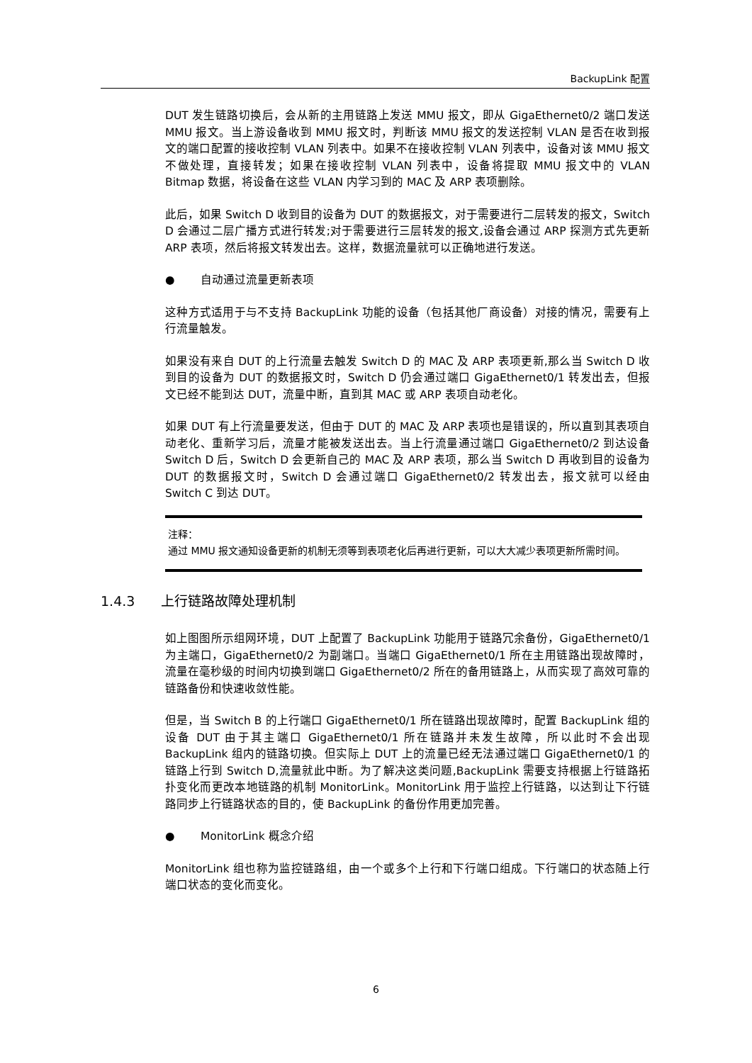BackupLink 配置
DUT 发生链路切换后，会从新的主用链路上发送 MMU 报文，即从 GigaEthernet0/2 端口发送 MMU 报文。当上游设备收到 MMU 报文时，判断该 MMU 报文的发送控制 VLAN 是否在收到报文的端口配置的接收控制 VLAN 列表中。如果不在接收控制 VLAN 列表中，设备对该 MMU 报文不做处理，直接转发；如果在接收控制 VLAN 列表中，设备将提取 MMU 报文中的 VLAN Bitmap 数据，将设备在这些 VLAN 内学习到的 MAC 及 ARP 表项删除。
此后，如果 Switch D 收到目的设备为 DUT 的数据报文，对于需要进行二层转发的报文，Switch D 会通过二层广播方式进行转发;对于需要进行三层转发的报文,设备会通过 ARP 探测方式先更新 ARP 表项，然后将报文转发出去。这样，数据流量就可以正确地进行发送。
● 自动通过流量更新表项
这种方式适用于与不支持 BackupLink 功能的设备（包括其他厂商设备）对接的情况，需要有上行流量触发。
如果没有来自 DUT 的上行流量去触发 Switch D 的 MAC 及 ARP 表项更新,那么当 Switch D 收到目的设备为 DUT 的数据报文时，Switch D 仍会通过端口 GigaEthernet0/1 转发出去，但报文已经不能到达 DUT，流量中断，直到其 MAC 或 ARP 表项自动老化。
如果 DUT 有上行流量要发送，但由于 DUT 的 MAC 及 ARP 表项也是错误的，所以直到其表项自动老化、重新学习后，流量才能被发送出去。当上行流量通过端口 GigaEthernet0/2 到达设备 Switch D 后，Switch D 会更新自己的 MAC 及 ARP 表项，那么当 Switch D 再收到目的设备为 DUT 的数据报文时，Switch D 会通过端口 GigaEthernet0/2 转发出去，报文就可以经由 Switch C 到达 DUT。
注释：
通过 MMU 报文通知设备更新的机制无须等到表项老化后再进行更新，可以大大减少表项更新所需时间。
1.4.3 上行链路故障处理机制
如上图图所示组网环境，DUT 上配置了 BackupLink 功能用于链路冗余备份，GigaEthernet0/1 为主端口，GigaEthernet0/2 为副端口。当端口 GigaEthernet0/1 所在主用链路出现故障时，流量在毫秒级的时间内切换到端口 GigaEthernet0/2 所在的备用链路上，从而实现了高效可靠的链路备份和快速收敛性能。
但是，当 Switch B 的上行端口 GigaEthernet0/1 所在链路出现故障时，配置 BackupLink 组的设备 DUT 由于其主端口 GigaEthernet0/1 所在链路并未发生故障，所以此时不会出现 BackupLink 组内的链路切换。但实际上 DUT 上的流量已经无法通过端口 GigaEthernet0/1 的链路上行到 Switch D,流量就此中断。为了解决这类问题,BackupLink 需要支持根据上行链路拓扑变化而更改本地链路的机制 MonitorLink。MonitorLink 用于监控上行链路，以达到让下行链路同步上行链路状态的目的，使 BackupLink 的备份作用更加完善。
● MonitorLink 概念介绍
MonitorLink 组也称为监控链路组，由一个或多个上行和下行端口组成。下行端口的状态随上行端口状态的变化而变化。
6